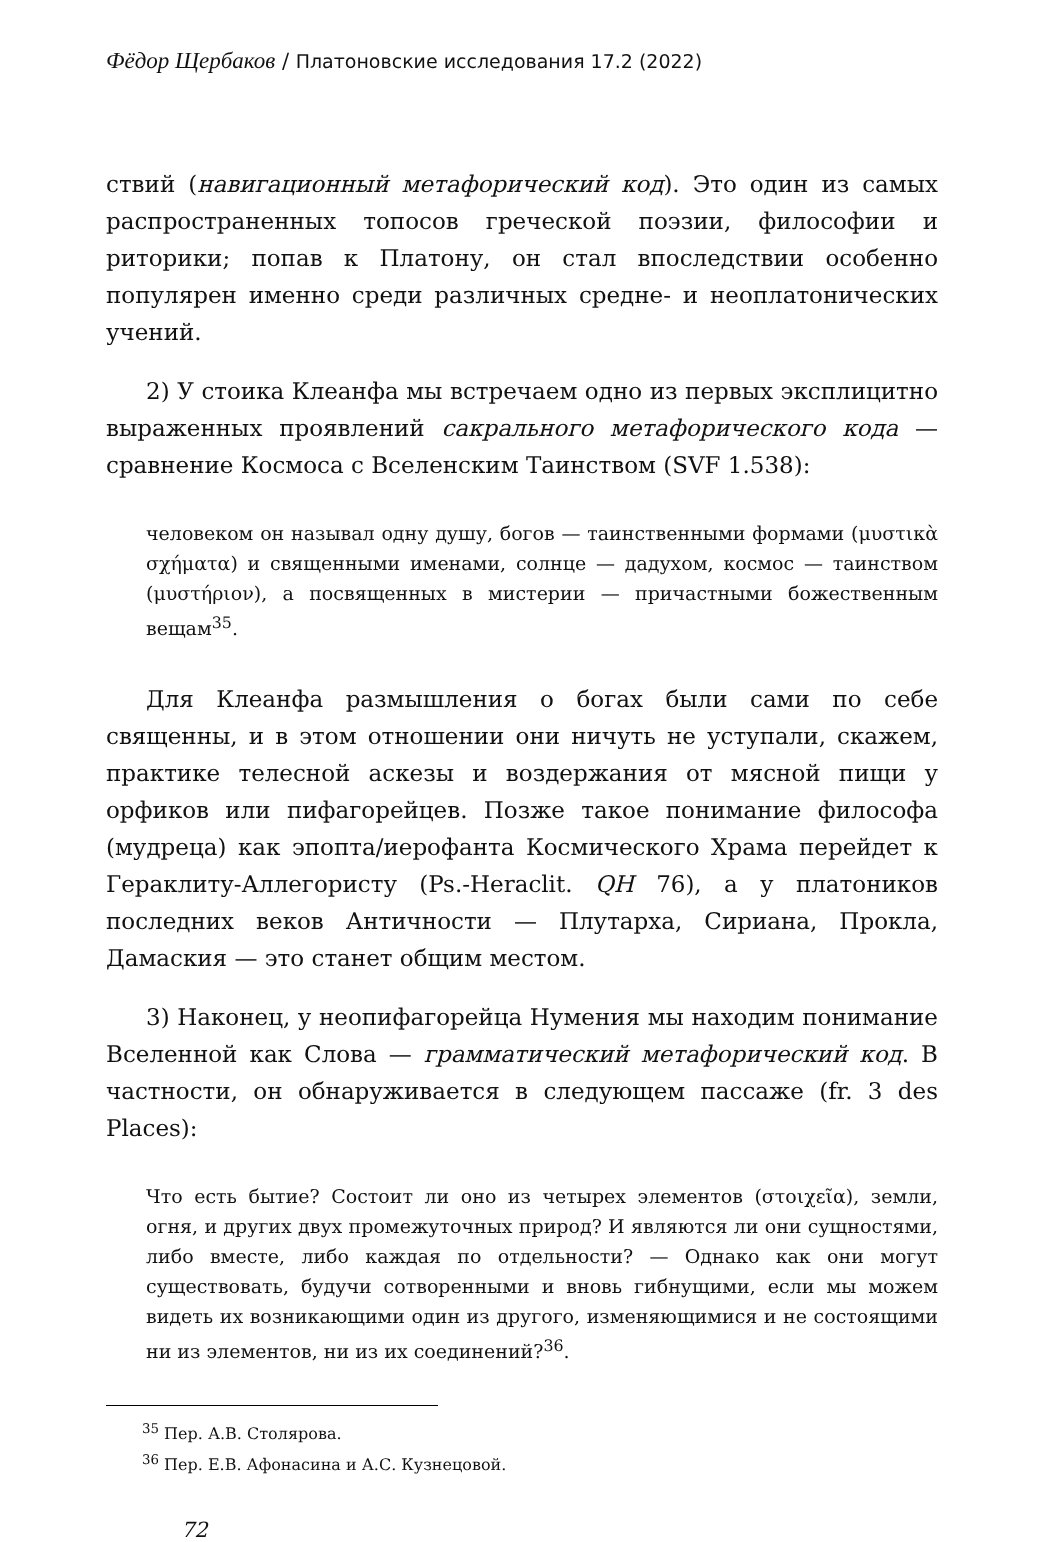Фёдор Щербаков / Платоновские исследования 17.2 (2022)
ствий (навигационный метафорический код). Это один из самых распространенных топосов греческой поэзии, философии и риторики; попав к Платону, он стал впоследствии особенно популярен именно среди различных средне- и неоплатонических учений.
2) У стоика Клеанфа мы встречаем одно из первых эксплицитно выраженных проявлений сакрального метафорического кода — сравнение Космоса с Вселенским Таинством (SVF 1.538):
человеком он называл одну душу, богов — таинственными формами (μυστικὰ σχήματα) и священными именами, солнце — дадухом, космос — таинством (μυστήριον), а посвященных в мистерии — причастными божественным вещам<sup>35</sup>.
Для Клеанфа размышления о богах были сами по себе священны, и в этом отношении они ничуть не уступали, скажем, практике телесной аскезы и воздержания от мясной пищи у орфиков или пифагорейцев. Позже такое понимание философа (мудреца) как эпопта/иерофанта Космического Храма перейдет к Гераклиту-Аллегористу (Ps.-Heraclit. QH 76), а у платоников последних веков Античности — Плутарха, Сириана, Прокла, Дамаския — это станет общим местом.
3) Наконец, у неопифагорейца Нумения мы находим понимание Вселенной как Слова — грамматический метафорический код. В частности, он обнаруживается в следующем пассаже (fr. 3 des Places):
Что есть бытие? Состоит ли оно из четырех элементов (στοιχεῖα), земли, огня, и других двух промежуточных природ? И являются ли они сущностями, либо вместе, либо каждая по отдельности? — Однако как они могут существовать, будучи сотворенными и вновь гибнущими, если мы можем видеть их возникающими один из другого, изменяющимися и не состоящими ни из элементов, ни из их соединений?<sup>36</sup>.
<sup>35</sup> Пер. А.В. Столярова.
<sup>36</sup> Пер. Е.В. Афонасина и А.С. Кузнецовой.
72